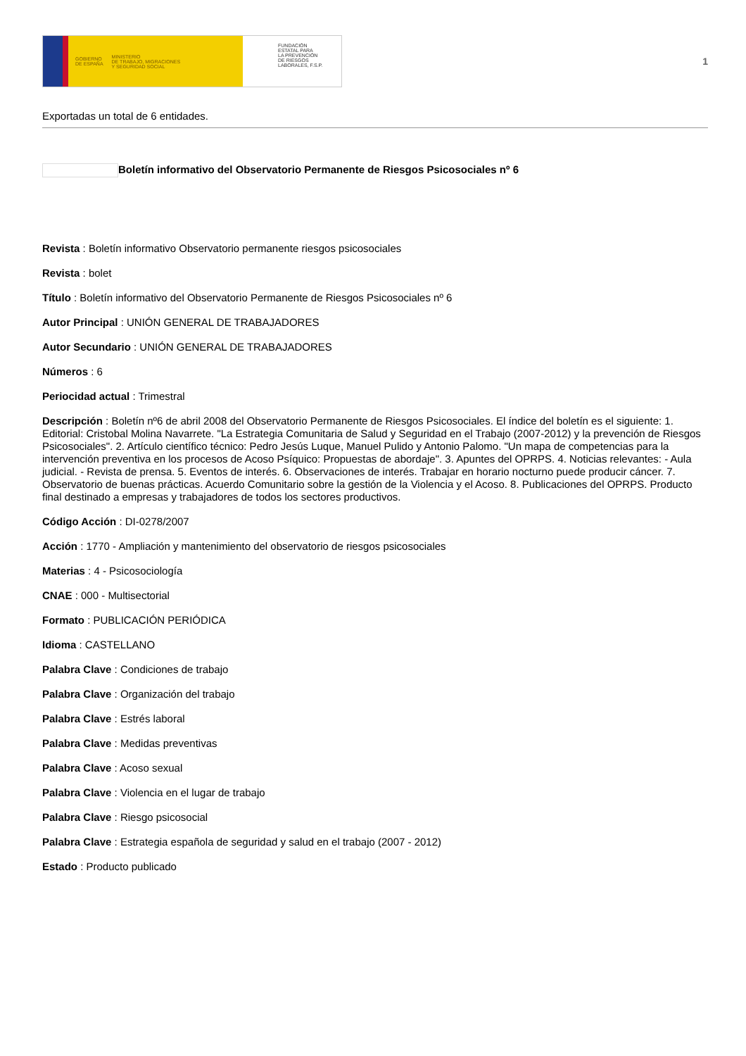GOBIERNO
DE ESPAÑA MINISTERIO
DE TRABAJO, MIGRACIONES
Y SEGURIDAD SOCIAL
FUNDACIÓN
ESTATAL PARA
LA PREVENCIÓN
DE RIESGOS
LABORALES, F.S.P.
1
Exportadas un total de 6 entidades.
Boletín informativo del Observatorio Permanente de Riesgos Psicosociales nº 6
Revista : Boletín informativo Observatorio permanente riesgos psicosociales
Revista : bolet
Título : Boletín informativo del Observatorio Permanente de Riesgos Psicosociales nº 6
Autor Principal : UNIÓN GENERAL DE TRABAJADORES
Autor Secundario : UNIÓN GENERAL DE TRABAJADORES
Números : 6
Periocidad actual : Trimestral
Descripción : Boletín nº6 de abril 2008 del Observatorio Permanente de Riesgos Psicosociales. El índice del boletín es el siguiente: 1. Editorial: Cristobal Molina Navarrete. "La Estrategia Comunitaria de Salud y Seguridad en el Trabajo (2007-2012) y la prevención de Riesgos Psicosociales". 2. Artículo científico técnico: Pedro Jesús Luque, Manuel Pulido y Antonio Palomo. "Un mapa de competencias para la intervención preventiva en los procesos de Acoso Psíquico: Propuestas de abordaje". 3. Apuntes del OPRPS. 4. Noticias relevantes: - Aula judicial. - Revista de prensa. 5. Eventos de interés. 6. Observaciones de interés. Trabajar en horario nocturno puede producir cáncer. 7. Observatorio de buenas prácticas. Acuerdo Comunitario sobre la gestión de la Violencia y el Acoso. 8. Publicaciones del OPRPS. Producto final destinado a empresas y trabajadores de todos los sectores productivos.
Código Acción : DI-0278/2007
Acción : 1770 - Ampliación y mantenimiento del observatorio de riesgos psicosociales
Materias : 4 - Psicosociología
CNAE : 000 - Multisectorial
Formato : PUBLICACIÓN PERIÓDICA
Idioma : CASTELLANO
Palabra Clave : Condiciones de trabajo
Palabra Clave : Organización del trabajo
Palabra Clave : Estrés laboral
Palabra Clave : Medidas preventivas
Palabra Clave : Acoso sexual
Palabra Clave : Violencia en el lugar de trabajo
Palabra Clave : Riesgo psicosocial
Palabra Clave : Estrategia española de seguridad y salud en el trabajo (2007 - 2012)
Estado : Producto publicado